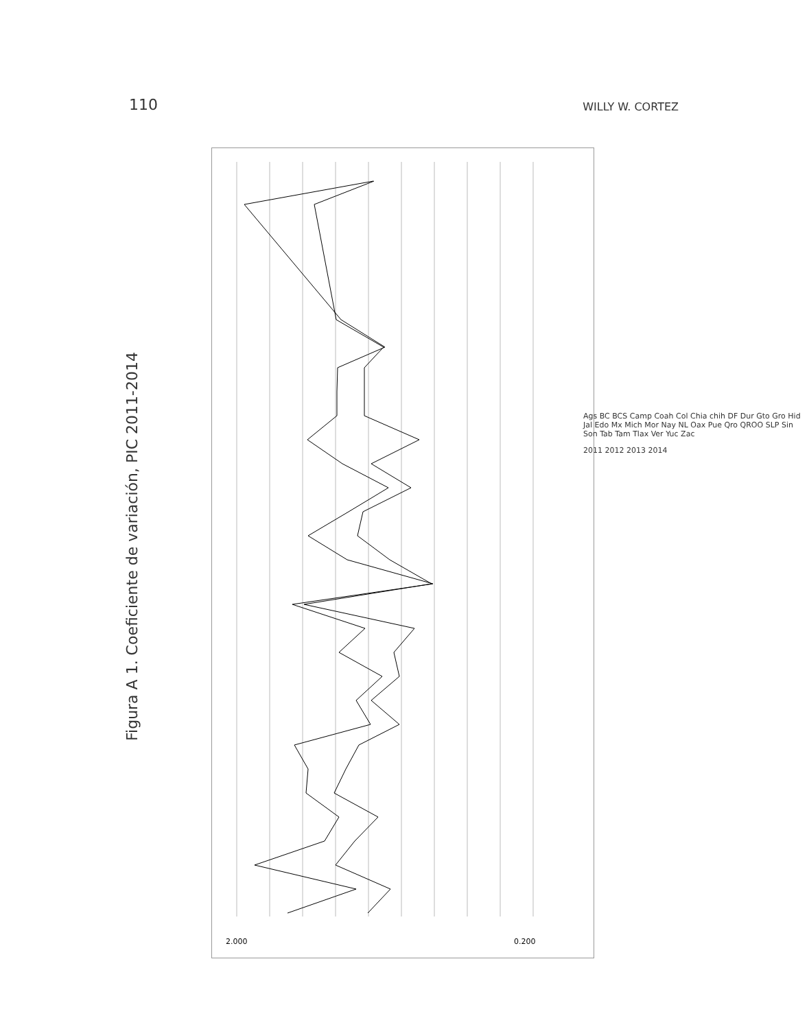110 WILLY W. CORTEZ
Figura A 1. Coeficiente de variación, PIC 2011-2014
2.000
0.200
Ags BC BCS Camp Coah Col Chia chih DF Dur Gto Gro Hid Jal Edo Mx Mich Mor Nay NL Oax Pue Qro QROO SLP Sin Son Tab Tam Tlax Ver Yuc Zac
2011 2012 2013 2014